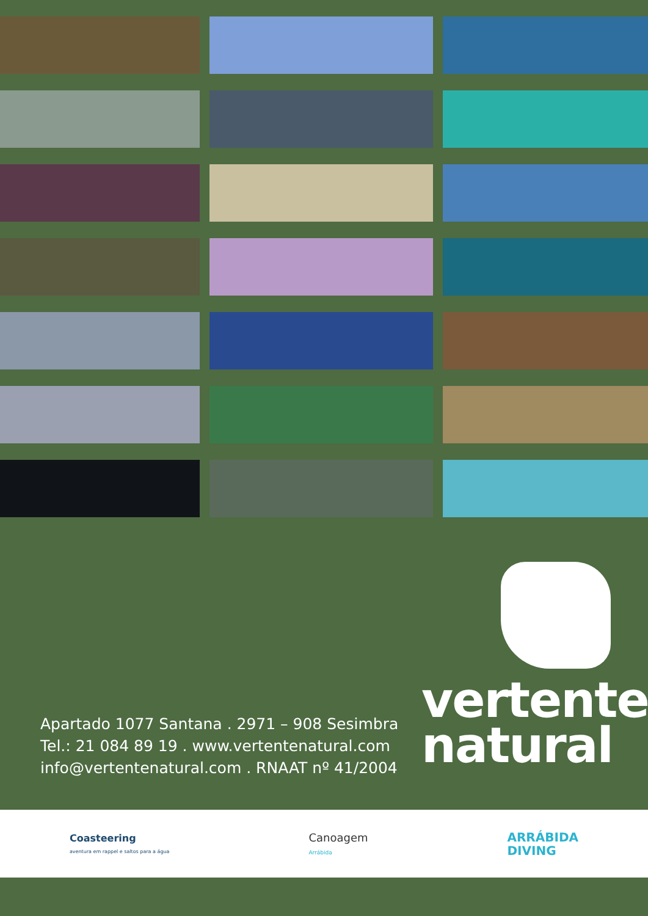Apartado 1077 Santana . 2971 – 908 Sesimbra
Tel.: 21 084 89 19 . www.vertentenatural.com
info@vertentenatural.com . RNAAT nº 41/2004
vertente
natural
Coasteering
aventura em rappel e saltos para a água
Canoagem
Arrábida
ARRÁBIDA
DIVING